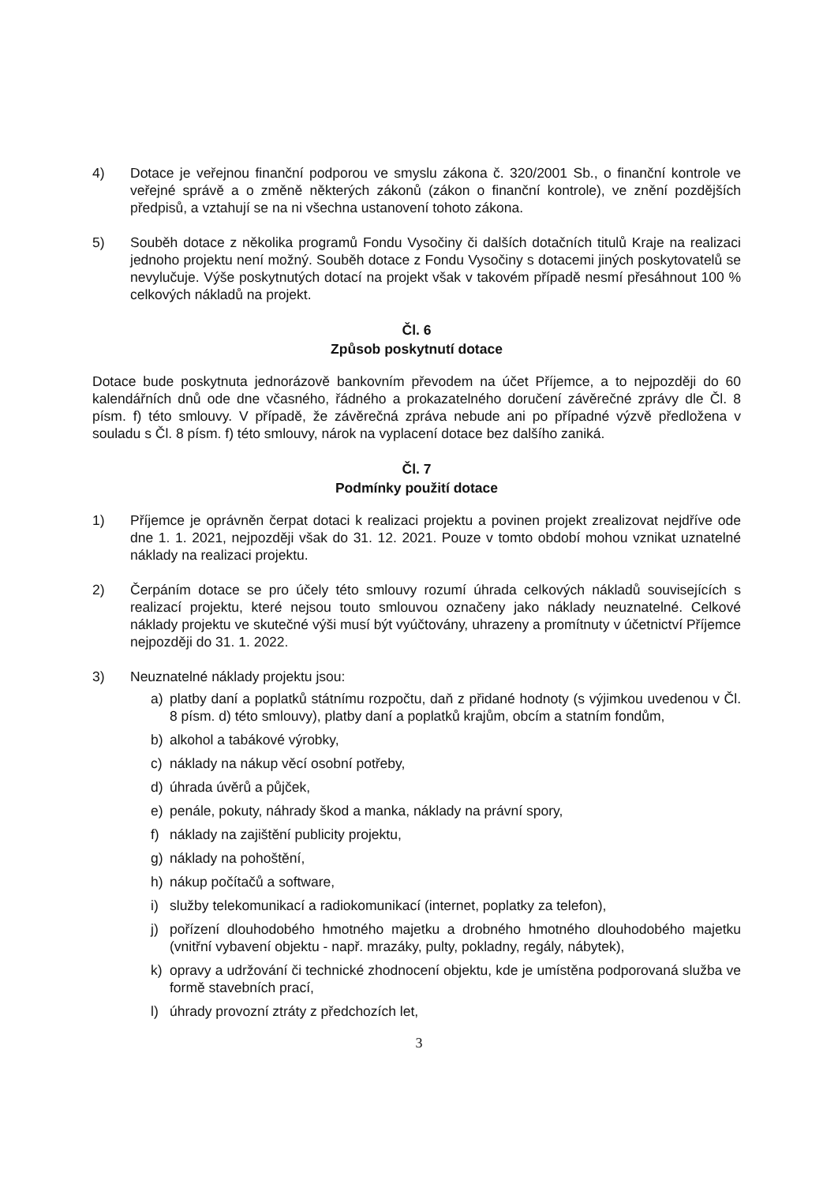4) Dotace je veřejnou finanční podporou ve smyslu zákona č. 320/2001 Sb., o finanční kontrole ve veřejné správě a o změně některých zákonů (zákon o finanční kontrole), ve znění pozdějších předpisů, a vztahují se na ni všechna ustanovení tohoto zákona.
5) Souběh dotace z několika programů Fondu Vysočiny či dalších dotačních titulů Kraje na realizaci jednoho projektu není možný. Souběh dotace z Fondu Vysočiny s dotacemi jiných poskytovatelů se nevylučuje. Výše poskytnutých dotací na projekt však v takovém případě nesmí přesáhnout 100 % celkových nákladů na projekt.
Čl. 6
Způsob poskytnutí dotace
Dotace bude poskytnuta jednorázově bankovním převodem na účet Příjemce, a to nejpozději do 60 kalendářních dnů ode dne včasného, řádného a prokazatelného doručení závěrečné zprávy dle Čl. 8 písm. f) této smlouvy. V případě, že závěrečná zpráva nebude ani po případné výzvě předložena v souladu s Čl. 8 písm. f) této smlouvy, nárok na vyplacení dotace bez dalšího zaniká.
Čl. 7
Podmínky použití dotace
1) Příjemce je oprávněn čerpat dotaci k realizaci projektu a povinen projekt zrealizovat nejdříve ode dne 1. 1. 2021, nejpozději však do 31. 12. 2021. Pouze v tomto období mohou vznikat uznatelné náklady na realizaci projektu.
2) Čerpáním dotace se pro účely této smlouvy rozumí úhrada celkových nákladů souvisejících s realizací projektu, které nejsou touto smlouvou označeny jako náklady neuznatelné. Celkové náklady projektu ve skutečné výši musí být vyúčtovány, uhrazeny a promítnuty v účetnictví Příjemce nejpozději do 31. 1. 2022.
3) Neuznatelné náklady projektu jsou:
a) platby daní a poplatků státnímu rozpočtu, daň z přidané hodnoty (s výjimkou uvedenou v Čl. 8 písm. d) této smlouvy), platby daní a poplatků krajům, obcím a statním fondům,
b) alkohol a tabákové výrobky,
c) náklady na nákup věcí osobní potřeby,
d) úhrada úvěrů a půjček,
e) penále, pokuty, náhrady škod a manka, náklady na právní spory,
f) náklady na zajištění publicity projektu,
g) náklady na pohoštění,
h) nákup počítačů a software,
i) služby telekomunikací a radiokomunikací (internet, poplatky za telefon),
j) pořízení dlouhodobého hmotného majetku a drobného hmotného dlouhodobého majetku (vnitřní vybavení objektu - např. mrazáky, pulty, pokladny, regály, nábytek),
k) opravy a udržování či technické zhodnocení objektu, kde je umístěna podporovaná služba ve formě stavebních prací,
l) úhrady provozní ztráty z předchozích let,
3